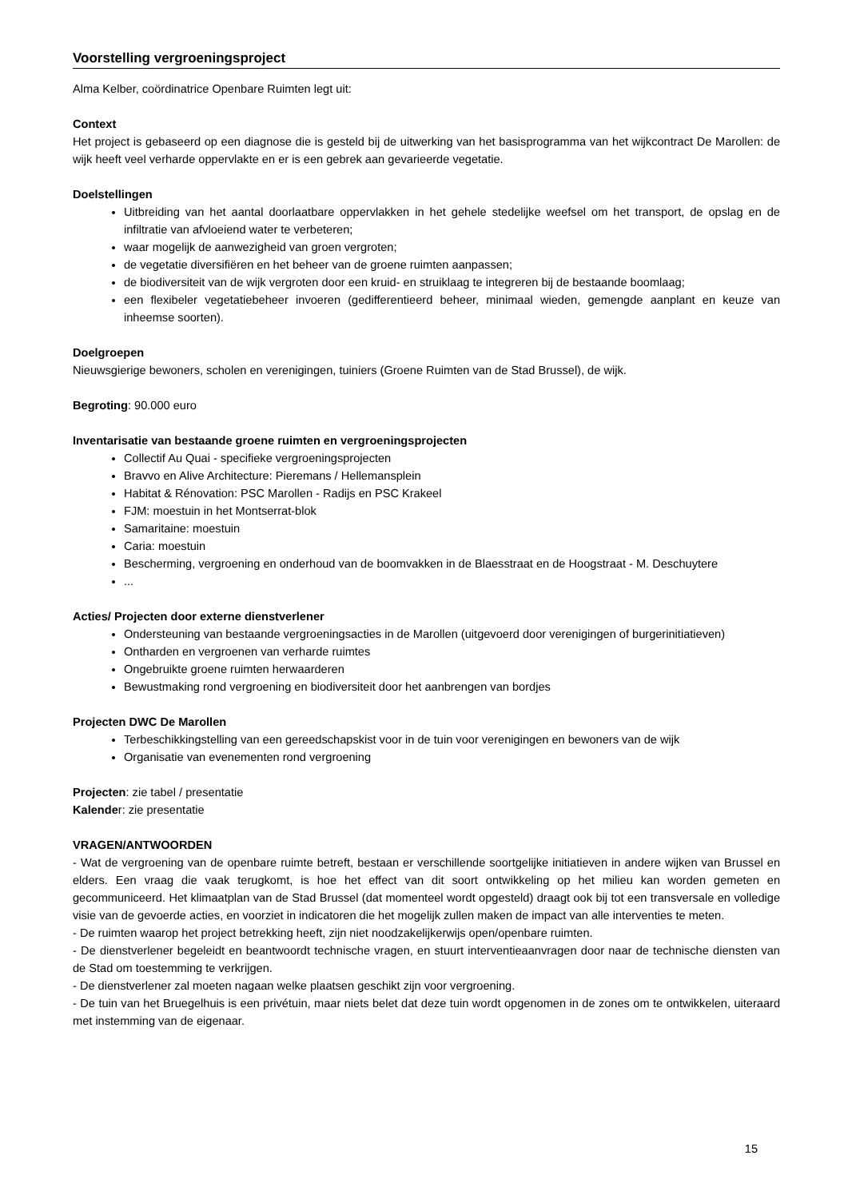Voorstelling vergroeningsproject
Alma Kelber, coördinatrice Openbare Ruimten legt uit:
Context
Het project is gebaseerd op een diagnose die is gesteld bij de uitwerking van het basisprogramma van het wijkcontract De Marollen: de wijk heeft veel verharde oppervlakte en er is een gebrek aan gevarieerde vegetatie.
Doelstellingen
Uitbreiding van het aantal doorlaatbare oppervlakken in het gehele stedelijke weefsel om het transport, de opslag en de infiltratie van afvloeiend water te verbeteren;
waar mogelijk de aanwezigheid van groen vergroten;
de vegetatie diversifiëren en het beheer van de groene ruimten aanpassen;
de biodiversiteit van de wijk vergroten door een kruid- en struiklaag te integreren bij de bestaande boomlaag;
een flexibeler vegetatiebeheer invoeren (gedifferentieerd beheer, minimaal wieden, gemengde aanplant en keuze van inheemse soorten).
Doelgroepen
Nieuwsgierige bewoners, scholen en verenigingen, tuiniers (Groene Ruimten van de Stad Brussel), de wijk.
Begroting: 90.000 euro
Inventarisatie van bestaande groene ruimten en vergroeningsprojecten
Collectif Au Quai - specifieke vergroeningsprojecten
Bravvo en Alive Architecture: Pieremans / Hellemansplein
Habitat & Rénovation: PSC Marollen - Radijs en PSC Krakeel
FJM: moestuin in het Montserrat-blok
Samaritaine: moestuin
Caria: moestuin
Bescherming, vergroening en onderhoud van de boomvakken in de Blaesstraat en de Hoogstraat - M. Deschuytere
...
Acties/ Projecten door externe dienstverlener
Ondersteuning van bestaande vergroeningsacties in de Marollen (uitgevoerd door verenigingen of burgerinitiatieven)
Ontharden en vergroenen van verharde ruimtes
Ongebruikte groene ruimten herwaarderen
Bewustmaking rond vergroening en biodiversiteit door het aanbrengen van bordjes
Projecten DWC De Marollen
Terbeschikkingstelling van een gereedschapskist voor in de tuin voor verenigingen en bewoners van de wijk
Organisatie van evenementen rond vergroening
Projecten: zie tabel / presentatie
Kalender: zie presentatie
VRAGEN/ANTWOORDEN
- Wat de vergroening van de openbare ruimte betreft, bestaan er verschillende soortgelijke initiatieven in andere wijken van Brussel en elders. Een vraag die vaak terugkomt, is hoe het effect van dit soort ontwikkeling op het milieu kan worden gemeten en gecommuniceerd. Het klimaatplan van de Stad Brussel (dat momenteel wordt opgesteld) draagt ook bij tot een transversale en volledige visie van de gevoerde acties, en voorziet in indicatoren die het mogelijk zullen maken de impact van alle interventies te meten.
- De ruimten waarop het project betrekking heeft, zijn niet noodzakelijkerwijs open/openbare ruimten.
- De dienstverlener begeleidt en beantwoordt technische vragen, en stuurt interventieaanvragen door naar de technische diensten van de Stad om toestemming te verkrijgen.
- De dienstverlener zal moeten nagaan welke plaatsen geschikt zijn voor vergroening.
- De tuin van het Bruegelhuis is een privétuin, maar niets belet dat deze tuin wordt opgenomen in de zones om te ontwikkelen, uiteraard met instemming van de eigenaar.
15